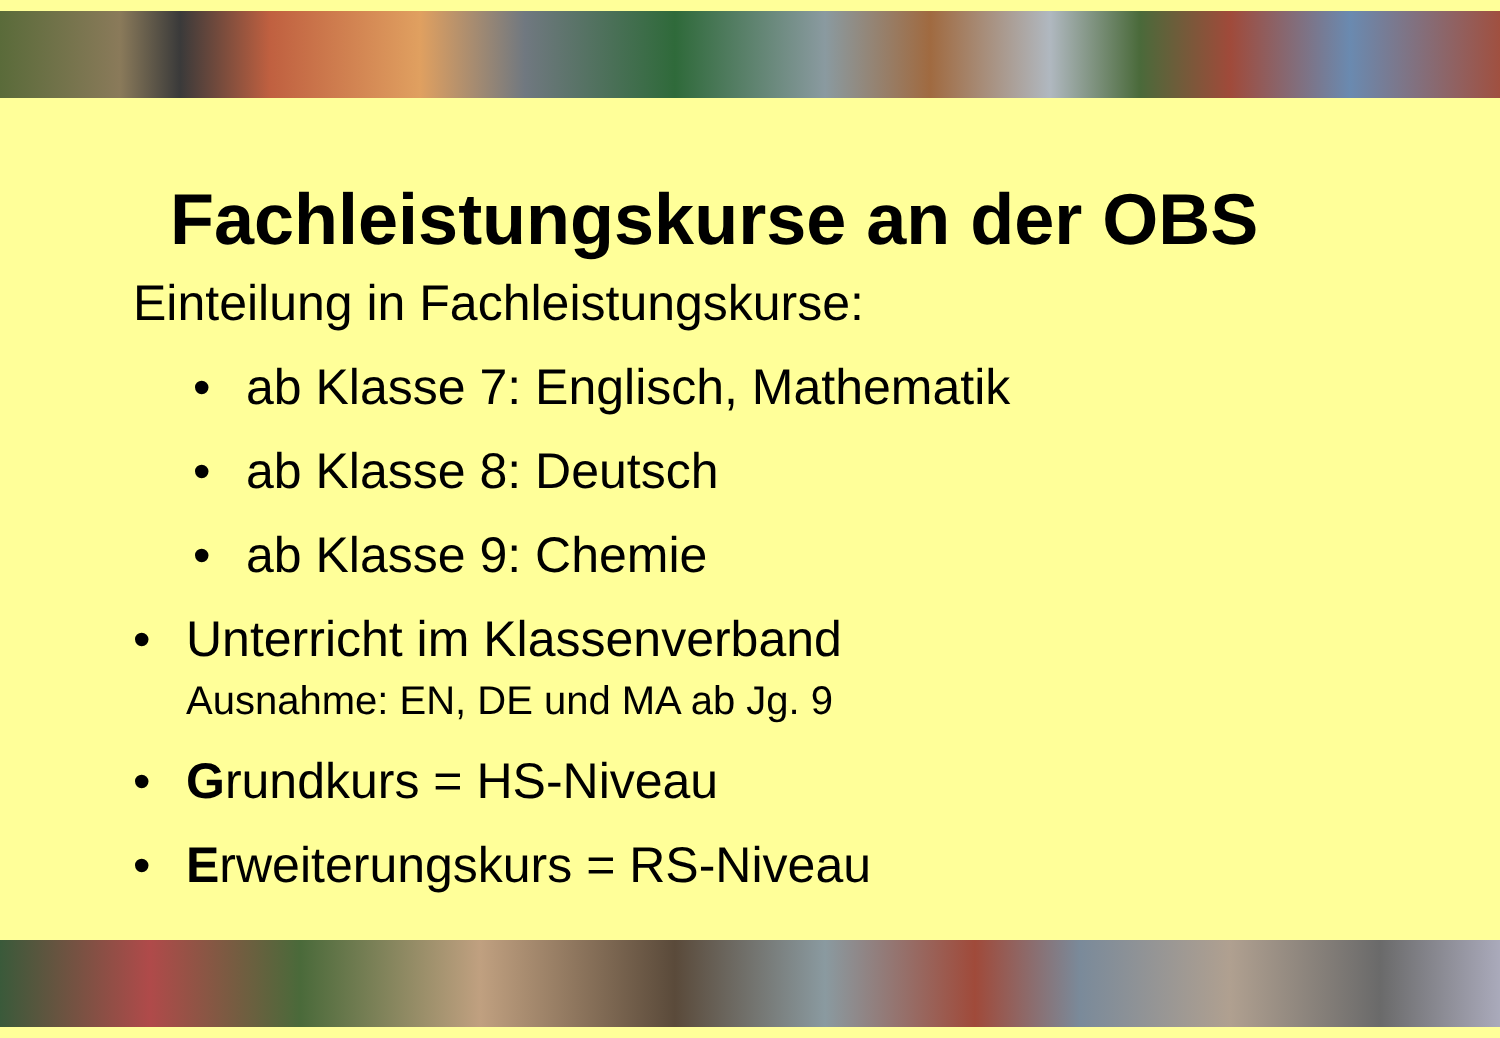Fachleistungskurse an der OBS
Einteilung in Fachleistungskurse:
• ab Klasse 7: Englisch, Mathematik
• ab Klasse 8: Deutsch
• ab Klasse 9: Chemie
• Unterricht im Klassenverband
Ausnahme: EN, DE und MA ab Jg. 9
• Grundkurs = HS-Niveau
• Erweiterungskurs = RS-Niveau